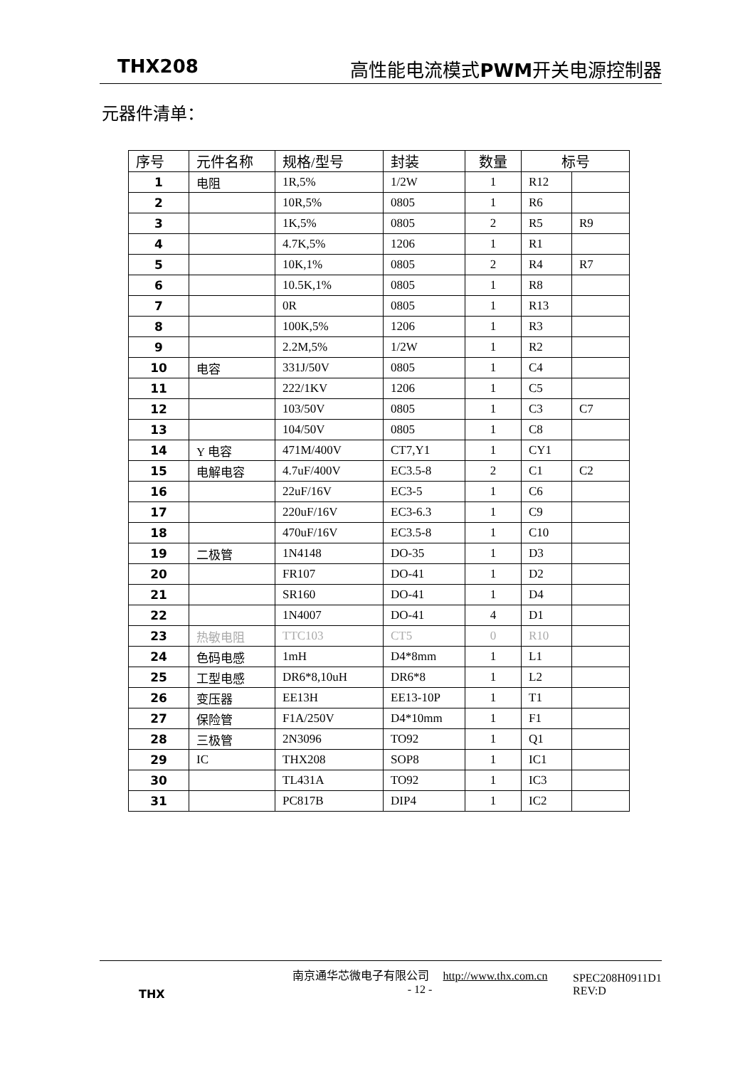THX208 高性能电流模式 PWM开关电源控制器
元器件清单：
| 序号 | 元件名称 | 规格/型号 | 封装 | 数量 | 标号 | |
| --- | --- | --- | --- | --- | --- | --- |
| 1 | 电阻 | 1R,5% | 1/2W | 1 | R12 | |
| 2 | | 10R,5% | 0805 | 1 | R6 | |
| 3 | | 1K,5% | 0805 | 2 | R5 | R9 |
| 4 | | 4.7K,5% | 1206 | 1 | R1 | |
| 5 | | 10K,1% | 0805 | 2 | R4 | R7 |
| 6 | | 10.5K,1% | 0805 | 1 | R8 | |
| 7 | | 0R | 0805 | 1 | R13 | |
| 8 | | 100K,5% | 1206 | 1 | R3 | |
| 9 | | 2.2M,5% | 1/2W | 1 | R2 | |
| 10 | 电容 | 331J/50V | 0805 | 1 | C4 | |
| 11 | | 222/1KV | 1206 | 1 | C5 | |
| 12 | | 103/50V | 0805 | 1 | C3 | C7 |
| 13 | | 104/50V | 0805 | 1 | C8 | |
| 14 | Y 电容 | 471M/400V | CT7,Y1 | 1 | CY1 | |
| 15 | 电解电容 | 4.7uF/400V | EC3.5-8 | 2 | C1 | C2 |
| 16 | | 22uF/16V | EC3-5 | 1 | C6 | |
| 17 | | 220uF/16V | EC3-6.3 | 1 | C9 | |
| 18 | | 470uF/16V | EC3.5-8 | 1 | C10 | |
| 19 | 二极管 | 1N4148 | DO-35 | 1 | D3 | |
| 20 | | FR107 | DO-41 | 1 | D2 | |
| 21 | | SR160 | DO-41 | 1 | D4 | |
| 22 | | 1N4007 | DO-41 | 4 | D1 | |
| 23 | 热敏电阻 | TTC103 | CT5 | 0 | R10 | |
| 24 | 色码电感 | 1mH | D4*8mm | 1 | L1 | |
| 25 | 工型电感 | DR6*8,10uH | DR6*8 | 1 | L2 | |
| 26 | 变压器 | EE13H | EE13-10P | 1 | T1 | |
| 27 | 保险管 | F1A/250V | D4*10mm | 1 | F1 | |
| 28 | 三极管 | 2N3096 | TO92 | 1 | Q1 | |
| 29 | IC | THX208 | SOP8 | 1 | IC1 | |
| 30 | | TL431A | TO92 | 1 | IC3 | |
| 31 | | PC817B | DIP4 | 1 | IC2 | |
THX
南京通华芯微电子有限公司 http://www.thx.com.cn
- 12 -
SPEC208H0911D1
REV:D